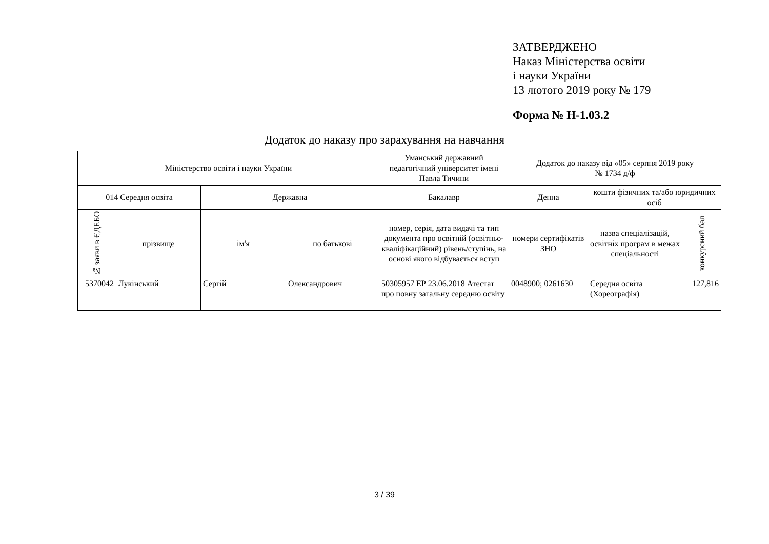ЗАТВЕРДЖЕНО
Наказ Міністерства освіти
і науки України
13 лютого 2019 року № 179
Форма № Н-1.03.2
Додаток до наказу про зарахування на навчання
| Міністерство освіти і науки України | | | | Уманський державний педагогічний університет імені Павла Тичини | Додаток до наказу від «05» серпня 2019 року № 1734 д/ф | | |
| 014 Середня освіта | | Державна | | Бакалавр | Денна | кошти фізичних та/або юридичних осіб | |
| № заяви в ЄДЕБО | прізвище | ім'я | по батькові | номер, серія, дата видачі та тип документа про освітній (освітньо-кваліфікаційний) рівень/ступінь, на основі якого відбувається вступ | номери сертифікатів ЗНО | назва спеціалізацій, освітніх програм в межах спеціальності | конкурсний бал |
| 5370042 | Лукінський | Сергій | Олександрович | 50305957 ЕР 23.06.2018 Атестат про повну загальну середню освіту | 0048900; 0261630 | Середня освіта (Хореографія) | 127,816 |
3 / 39